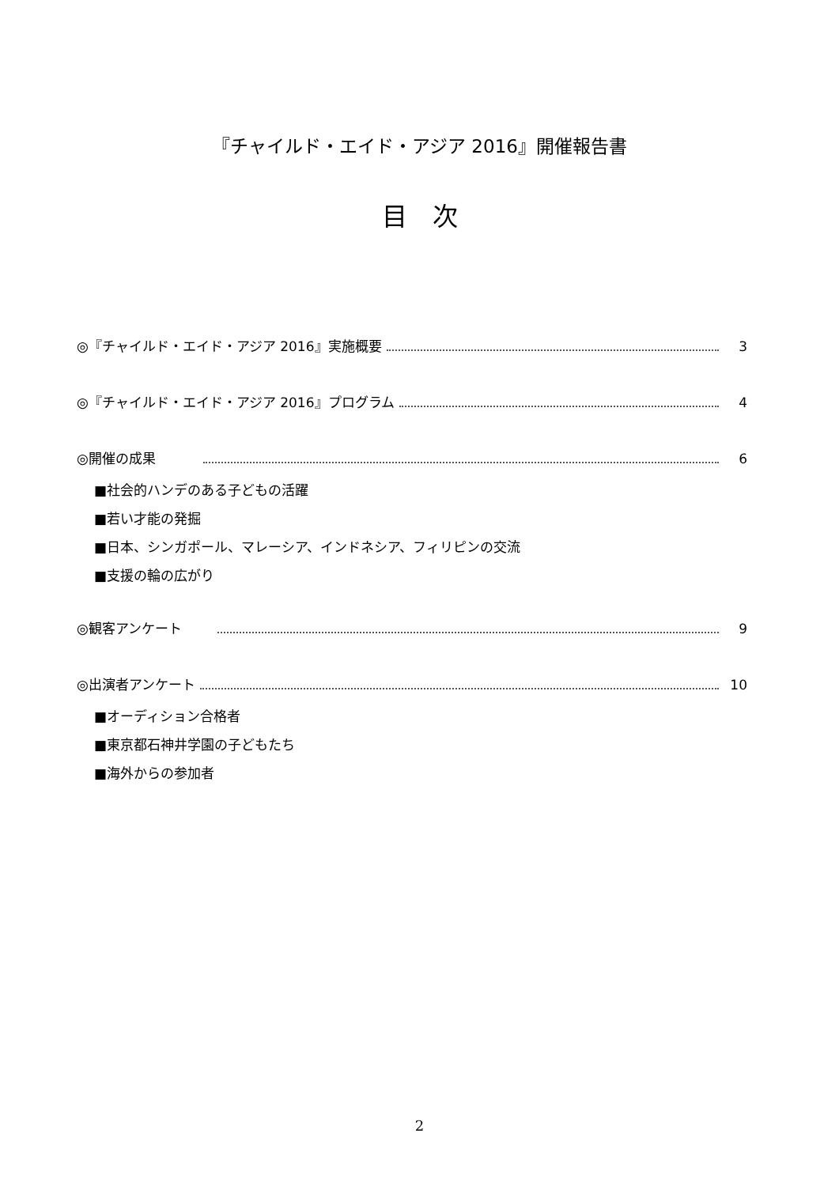『チャイルド・エイド・アジア 2016』開催報告書
目　次
◎『チャイルド・エイド・アジア 2016』実施概要 3
◎『チャイルド・エイド・アジア 2016』プログラム 4
◎開催の成果 6
■社会的ハンデのある子どもの活躍
■若い才能の発掘
■日本、シンガポール、マレーシア、インドネシア、フィリピンの交流
■支援の輪の広がり
◎観客アンケート 9
◎出演者アンケート 10
■オーディション合格者
■東京都石神井学園の子どもたち
■海外からの参加者
2